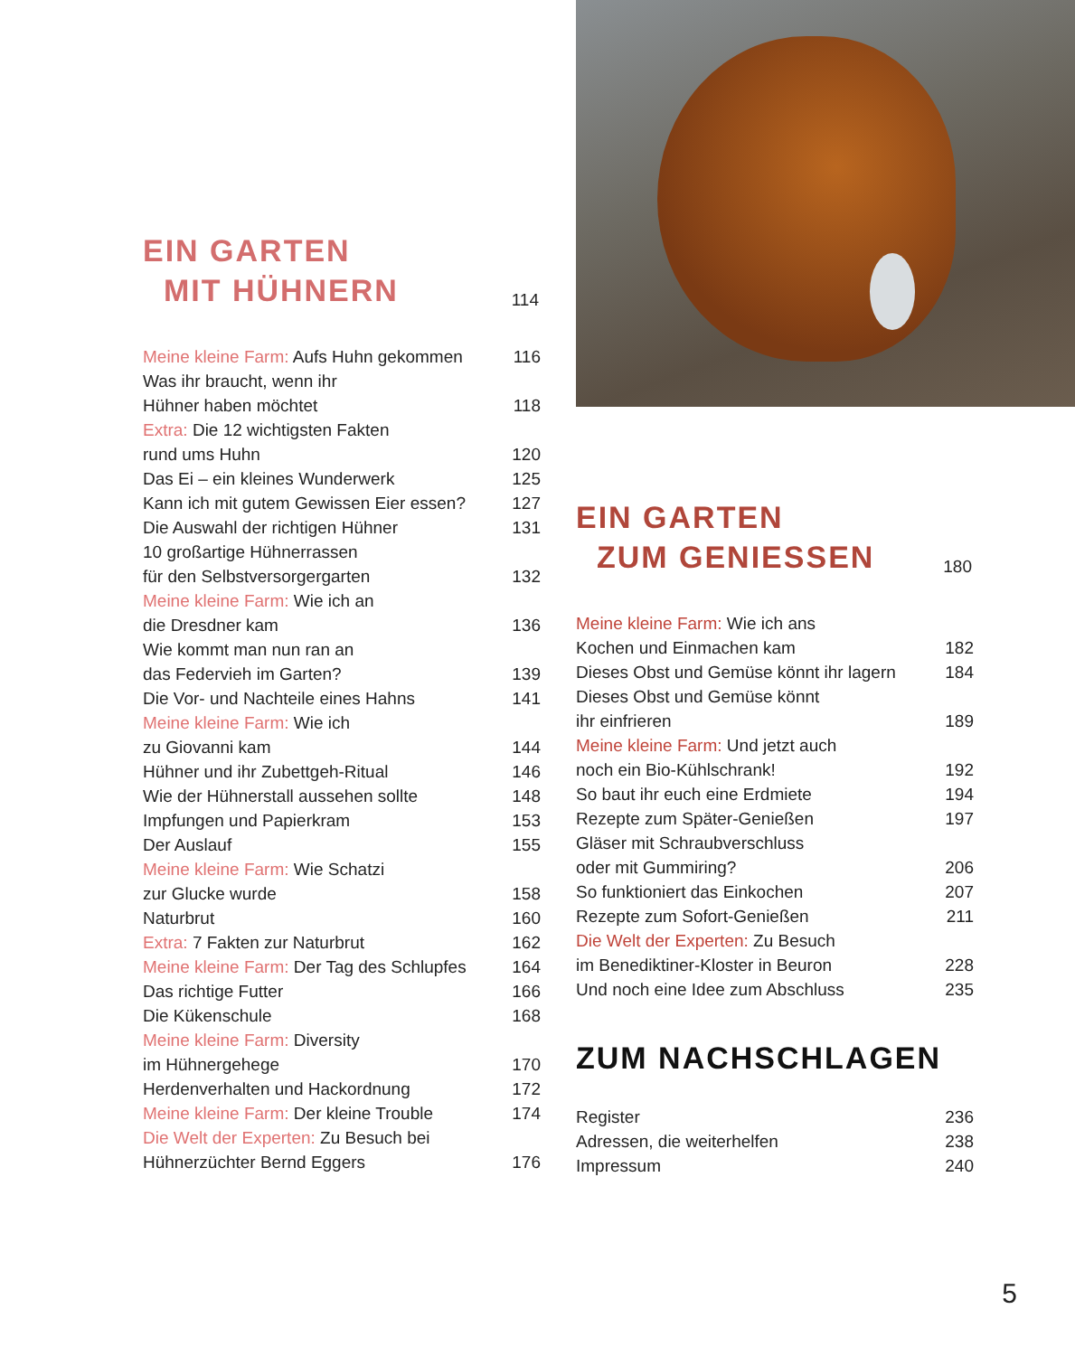EIN GARTEN
MIT HÜHNERN
114
Meine kleine Farm: Aufs Huhn gekommen 116
Was ihr braucht, wenn ihr
Hühner haben möchtet 118
Extra: Die 12 wichtigsten Fakten
rund ums Huhn 120
Das Ei – ein kleines Wunderwerk 125
Kann ich mit gutem Gewissen Eier essen? 127
Die Auswahl der richtigen Hühner 131
10 großartige Hühnerrassen
für den Selbstversorgergarten 132
Meine kleine Farm: Wie ich an
die Dresdner kam 136
Wie kommt man nun ran an
das Federvieh im Garten? 139
Die Vor- und Nachteile eines Hahns 141
Meine kleine Farm: Wie ich
zu Giovanni kam 144
Hühner und ihr Zubettgeh-Ritual 146
Wie der Hühnerstall aussehen sollte 148
Impfungen und Papierkram 153
Der Auslauf 155
Meine kleine Farm: Wie Schatzi
zur Glucke wurde 158
Naturbrut 160
Extra: 7 Fakten zur Naturbrut 162
Meine kleine Farm: Der Tag des Schlupfes 164
Das richtige Futter 166
Die Kükenschule 168
Meine kleine Farm: Diversity
im Hühnergehege 170
Herdenverhalten und Hackordnung 172
Meine kleine Farm: Der kleine Trouble 174
Die Welt der Experten: Zu Besuch bei
Hühnerzüchter Bernd Eggers 176
EIN GARTEN
ZUM GENIESSEN
180
Meine kleine Farm: Wie ich ans
Kochen und Einmachen kam 182
Dieses Obst und Gemüse könnt ihr lagern 184
Dieses Obst und Gemüse könnt
ihr einfrieren 189
Meine kleine Farm: Und jetzt auch
noch ein Bio-Kühlschrank! 192
So baut ihr euch eine Erdmiete 194
Rezepte zum Später-Genießen 197
Gläser mit Schraubverschluss
oder mit Gummiring? 206
So funktioniert das Einkochen 207
Rezepte zum Sofort-Genießen 211
Die Welt der Experten: Zu Besuch
im Benediktiner-Kloster in Beuron 228
Und noch eine Idee zum Abschluss 235
ZUM NACHSCHLAGEN
Register 236
Adressen, die weiterhelfen 238
Impressum 240
5